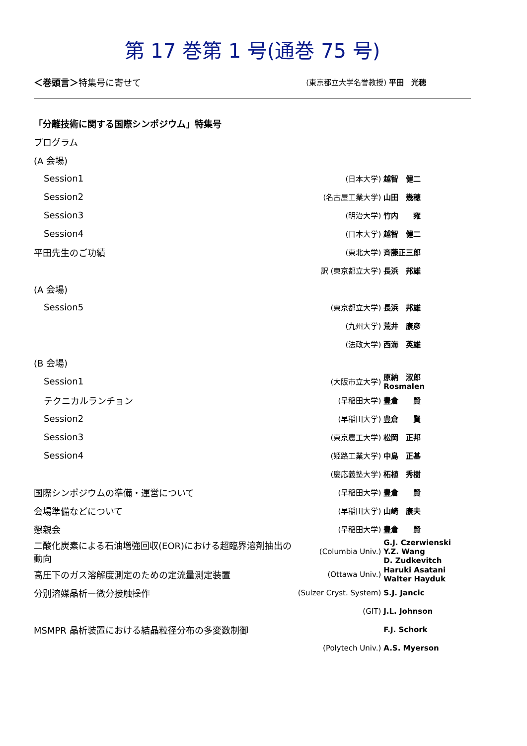第 17 巻第 1 号(通巻 75 号)
| ＜巻頭言＞ 特集号に寄せて | (東京都立大学名誉教授) | 平田 光穂 |
| 「分離技術に関する国際シンポジウム」特集号 | | |
| プログラム | | |
| (A 会場) | | |
| Session1 | (日本大学) | 越智 健二 |
| Session2 | (名古屋工業大学) | 山田 幾穂 |
| Session3 | (明治大学) | 竹内 雍 |
| Session4 | (日本大学) | 越智 健二 |
| 平田先生のご功績 | (東北大学) | 斉藤正三郎 |
| | 訳 (東京都立大学) | 長浜 邦雄 |
| (A 会場) | | |
| Session5 | (東京都立大学) | 長浜 邦雄 |
| | (九州大学) | 荒井 康彦 |
| | (法政大学) | 西海 英雄 |
| (B 会場) | | |
| Session1 | (大阪市立大学) | 原納 淑郎 Rosmalen |
| テクニカルランチョン | (早稲田大学) | 豊倉 賢 |
| Session2 | (早稲田大学) | 豊倉 賢 |
| Session3 | (東京農工大学) | 松岡 正邦 |
| Session4 | (姫路工業大学) | 中島 正基 |
| | (慶応義塾大学) | 柘植 秀樹 |
| 国際シンポジウムの準備・運営について | (早稲田大学) | 豊倉 賢 |
| 会場準備などについて | (早稲田大学) | 山崎 康夫 |
| 懇親会 | (早稲田大学) | 豊倉 賢 |
| 二酸化炭素による石油増強回収(EOR)における超臨界溶剤抽出の動向 | (Columbia Univ.) | G.J. Czerwienski Y.Z. Wang D. Zudkevitch |
| 高圧下のガス溶解度測定のための定流量測定装置 | (Ottawa Univ.) | Haruki Asatani Walter Hayduk |
| 分別溶媒晶析ー微分接触操作 | (Sulzer Cryst. System) | S.J. Jancic |
| | (GIT) | J.L. Johnson |
| MSMPR 晶析装置における結晶粒径分布の多変数制御 | | F.J. Schork |
| | (Polytech Univ.) | A.S. Myerson |